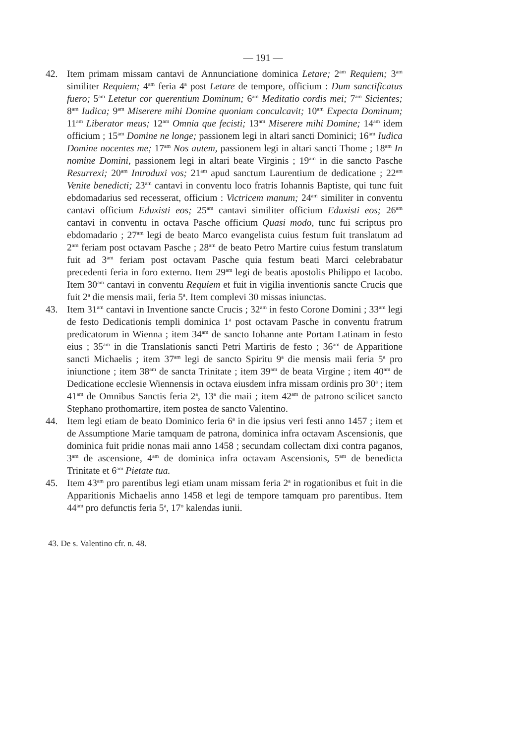— 191 —
42. Item primam missam cantavi de Annunciatione dominica Letare; 2<sup>am</sup> Requiem; 3<sup>am</sup> similiter Requiem; 4<sup>am</sup> feria 4<sup>a</sup> post Letare de tempore, officium : Dum sanctificatus fuero; 5<sup>am</sup> Letetur cor querentium Dominum; 6<sup>am</sup> Meditatio cordis mei; 7<sup>am</sup> Sicientes; 8<sup>am</sup> Iudica; 9<sup>am</sup> Miserere mihi Domine quoniam conculcavit; 10<sup>am</sup> Expecta Dominum; 11<sup>am</sup> Liberator meus; 12<sup>am</sup> Omnia que fecisti; 13<sup>am</sup> Miserere mihi Domine; 14<sup>am</sup> idem officium ; 15<sup>am</sup> Domine ne longe; passionem legi in altari sancti Dominici; 16<sup>am</sup> Iudica Domine nocentes me; 17<sup>am</sup> Nos autem, passionem legi in altari sancti Thome ; 18<sup>am</sup> In nomine Domini, passionem legi in altari beate Virginis ; 19<sup>am</sup> in die sancto Pasche Resurrexi; 20<sup>am</sup> Introduxi vos; 21<sup>am</sup> apud sanctum Laurentium de dedicatione ; 22<sup>am</sup> Venite benedicti; 23<sup>am</sup> cantavi in conventu loco fratris Iohannis Baptiste, qui tunc fuit ebdomadarius sed recesserat, officium : Victricem manum; 24<sup>am</sup> similiter in conventu cantavi officium Eduxisti eos; 25<sup>am</sup> cantavi similiter officium Eduxisti eos; 26<sup>am</sup> cantavi in conventu in octava Pasche officium Quasi modo, tunc fui scriptus pro ebdomadario ; 27<sup>am</sup> legi de beato Marco evangelista cuius festum fuit translatum ad 2<sup>am</sup> feriam post octavam Pasche ; 28<sup>am</sup> de beato Petro Martire cuius festum translatum fuit ad 3<sup>am</sup> feriam post octavam Pasche quia festum beati Marci celebrabatur precedenti feria in foro externo. Item 29<sup>am</sup> legi de beatis apostolis Philippo et Iacobo. Item 30<sup>am</sup> cantavi in conventu Requiem et fuit in vigilia inventionis sancte Crucis que fuit 2<sup>a</sup> die mensis maii, feria 5<sup>a</sup>. Item complevi 30 missas iniunctas.
43. Item 31<sup>am</sup> cantavi in Inventione sancte Crucis ; 32<sup>am</sup> in festo Corone Domini ; 33<sup>am</sup> legi de festo Dedicationis templi dominica 1<sup>a</sup> post octavam Pasche in conventu fratrum predicatorum in Wienna ; item 34<sup>am</sup> de sancto Iohanne ante Portam Latinam in festo eius ; 35<sup>am</sup> in die Translationis sancti Petri Martiris de festo ; 36<sup>am</sup> de Apparitione sancti Michaelis ; item 37<sup>am</sup> legi de sancto Spiritu 9<sup>a</sup> die mensis maii feria 5<sup>a</sup> pro iniunctione ; item 38<sup>am</sup> de sancta Trinitate ; item 39<sup>am</sup> de beata Virgine ; item 40<sup>am</sup> de Dedicatione ecclesie Wiennensis in octava eiusdem infra missam ordinis pro 30<sup>a</sup> ; item 41<sup>am</sup> de Omnibus Sanctis feria 2<sup>a</sup>, 13<sup>a</sup> die maii ; item 42<sup>am</sup> de patrono scilicet sancto Stephano prothomartire, item postea de sancto Valentino.
44. Item legi etiam de beato Dominico feria 6<sup>a</sup> in die ipsius veri festi anno 1457 ; item et de Assumptione Marie tamquam de patrona, dominica infra octavam Ascensionis, que dominica fuit pridie nonas maii anno 1458 ; secundam collectam dixi contra paganos, 3<sup>am</sup> de ascensione, 4<sup>am</sup> de dominica infra octavam Ascensionis, 5<sup>am</sup> de benedicta Trinitate et 6<sup>am</sup> Pietate tua.
45. Item 43<sup>am</sup> pro parentibus legi etiam unam missam feria 2<sup>a</sup> in rogationibus et fuit in die Apparitionis Michaelis anno 1458 et legi de tempore tamquam pro parentibus. Item 44<sup>am</sup> pro defunctis feria 5<sup>a</sup>, 17<sup>o</sup> kalendas iunii.
43. De s. Valentino cfr. n. 48.